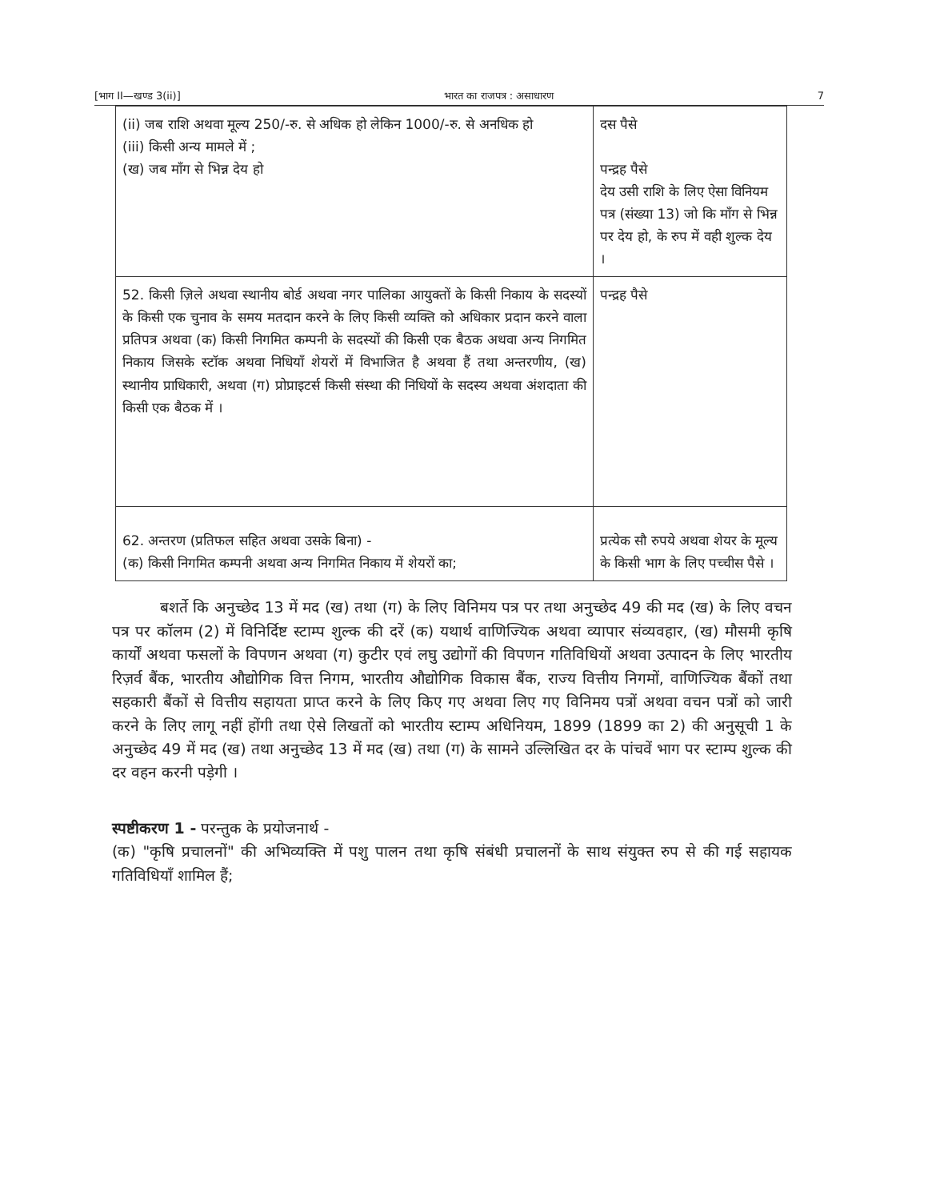[भाग II—खण्ड 3(ii)] भारत का राजपत्र : असाधारण 7
| (ii) जब राशि अथवा मूल्य 250/-रु. से अधिक हो लेकिन 1000/-रु. से अनधिक हो (iii) किसी अन्य मामले में ; (ख) जब माँग से भिन्न देय हो | दस पैसे पन्द्रह पैसे देय उसी राशि के लिए ऐसा विनियम पत्र (संख्या 13) जो कि माँग से भिन्न पर देय हो, के रुप में वही शुल्क देय । |
| 52. किसी ज़िले अथवा स्थानीय बोर्ड अथवा नगर पालिका आयुक्तों के किसी निकाय के सदस्यों के किसी एक चुनाव के समय मतदान करने के लिए किसी व्यक्ति को अधिकार प्रदान करने वाला प्रतिपत्र अथवा (क) किसी निगमित कम्पनी के सदस्यों की किसी एक बैठक अथवा अन्य निगमित निकाय जिसके स्टॉक अथवा निधियाँ शेयरों में विभाजित है अथवा हैं तथा अन्तरणीय, (ख) स्थानीय प्राधिकारी, अथवा (ग) प्रोप्राइटर्स किसी संस्था की निधियों के सदस्य अथवा अंशदाता की किसी एक बैठक में । | पन्द्रह पैसे |
| 62. अन्तरण (प्रतिफल सहित अथवा उसके बिना) - (क) किसी निगमित कम्पनी अथवा अन्य निगमित निकाय में शेयरों का; | प्रत्येक सौ रुपये अथवा शेयर के मूल्य के किसी भाग के लिए पच्चीस पैसे । |
बशर्ते कि अनुच्छेद 13 में मद (ख) तथा (ग) के लिए विनिमय पत्र पर तथा अनुच्छेद 49 की मद (ख) के लिए वचन पत्र पर कॉलम (2) में विनिर्दिष्ट स्टाम्प शुल्क की दरें (क) यथार्थ वाणिज्यिक अथवा व्यापार संव्यवहार, (ख) मौसमी कृषि कार्यों अथवा फसलों के विपणन अथवा (ग) कुटीर एवं लघु उद्योगों की विपणन गतिविधियों अथवा उत्पादन के लिए भारतीय रिज़र्व बैंक, भारतीय औद्योगिक वित्त निगम, भारतीय औद्योगिक विकास बैंक, राज्य वित्तीय निगमों, वाणिज्यिक बैंकों तथा सहकारी बैंकों से वित्तीय सहायता प्राप्त करने के लिए किए गए अथवा लिए गए विनिमय पत्रों अथवा वचन पत्रों को जारी करने के लिए लागू नहीं होंगी तथा ऐसे लिखतों को भारतीय स्टाम्प अधिनियम, 1899 (1899 का 2) की अनुसूची 1 के अनुच्छेद 49 में मद (ख) तथा अनुच्छेद 13 में मद (ख) तथा (ग) के सामने उल्लिखित दर के पांचवें भाग पर स्टाम्प शुल्क की दर वहन करनी पड़ेगी ।
स्पष्टीकरण 1 - परन्तुक के प्रयोजनार्थ -
(क) "कृषि प्रचालनों" की अभिव्यक्ति में पशु पालन तथा कृषि संबंधी प्रचालनों के साथ संयुक्त रुप से की गई सहायक गतिविधियाँ शामिल हैं;